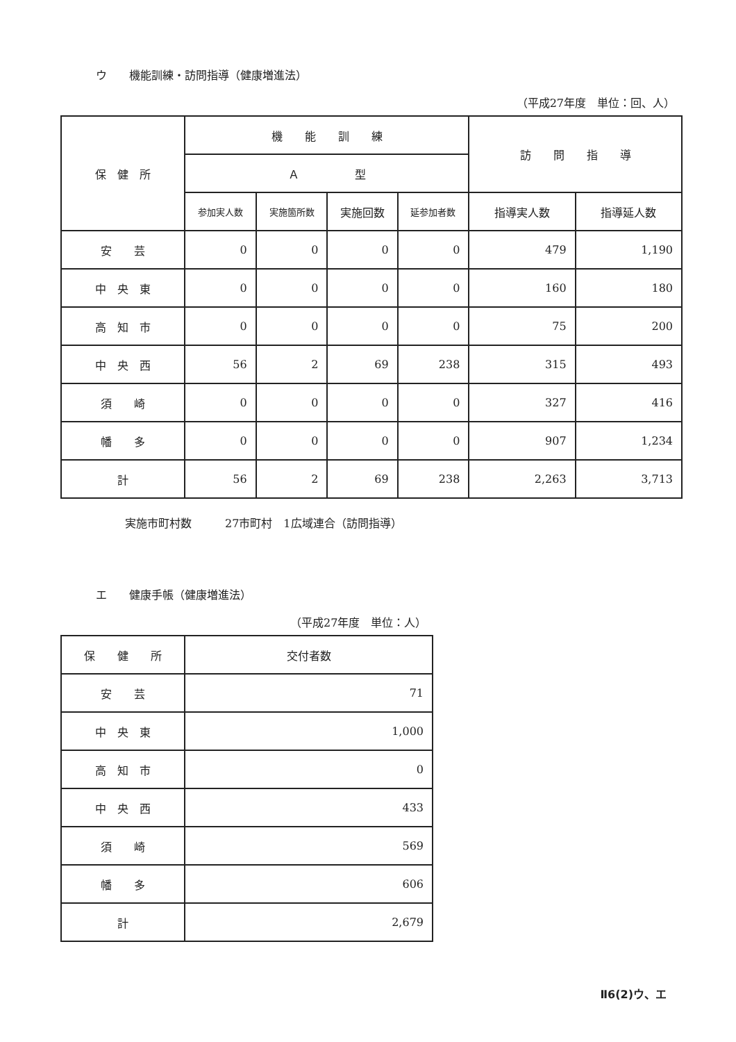ウ　　機能訓練・訪問指導（健康増進法）
（平成27年度　単位：回、人）
| 保 健 所 | 機 能 訓 練 | | | | 訪 問 指 導 | |
| --- | --- | --- | --- | --- | --- | --- |
| | Ａ 型 | | | | | |
| | 参加実人数 | 実施箇所数 | 実施回数 | 延参加者数 | 指導実人数 | 指導延人数 |
| 安 芸 | 0 | 0 | 0 | 0 | 479 | 1,190 |
| 中 央 東 | 0 | 0 | 0 | 0 | 160 | 180 |
| 高 知 市 | 0 | 0 | 0 | 0 | 75 | 200 |
| 中 央 西 | 56 | 2 | 69 | 238 | 315 | 493 |
| 須 崎 | 0 | 0 | 0 | 0 | 327 | 416 |
| 幡 多 | 0 | 0 | 0 | 0 | 907 | 1,234 |
| 計 | 56 | 2 | 69 | 238 | 2,263 | 3,713 |
実施市町村数　　　27市町村　1広域連合（訪問指導）
エ　　健康手帳（健康増進法）
（平成27年度　単位：人）
| 保 健 所 | 交付者数 |
| --- | --- |
| 安 芸 | 71 |
| 中 央 東 | 1,000 |
| 高 知 市 | 0 |
| 中 央 西 | 433 |
| 須 崎 | 569 |
| 幡 多 | 606 |
| 計 | 2,679 |
Ⅱ6(2)ウ、エ